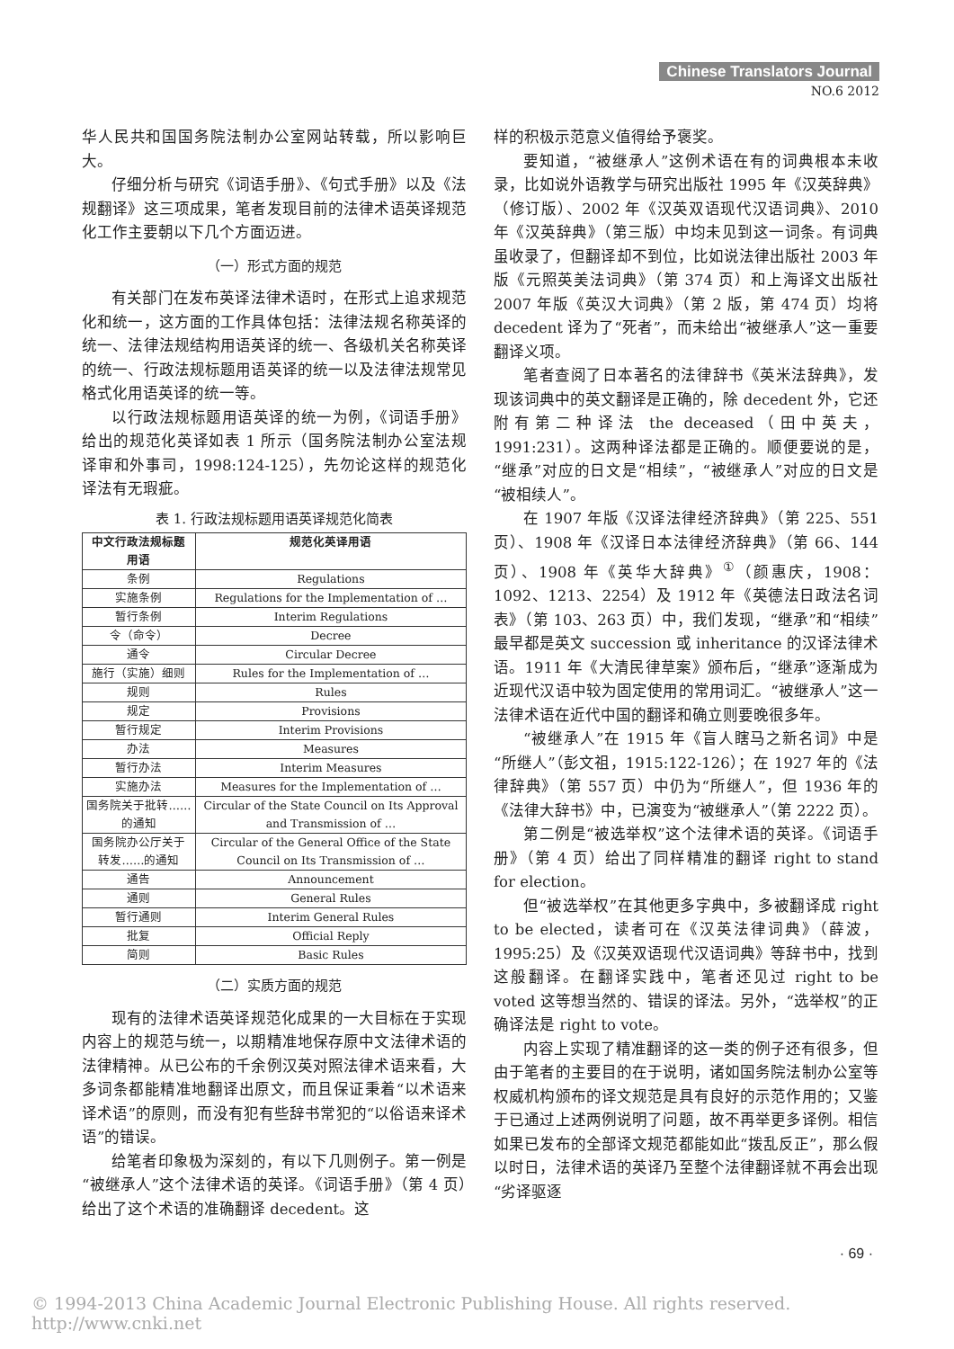Chinese Translators Journal
NO.6 2012
华人民共和国国务院法制办公室网站转载，所以影响巨大。
仔细分析与研究《词语手册》、《句式手册》以及《法规翻译》这三项成果，笔者发现目前的法律术语英译规范化工作主要朝以下几个方面迈进。
（一）形式方面的规范
有关部门在发布英译法律术语时，在形式上追求规范化和统一，这方面的工作具体包括：法律法规名称英译的统一、法律法规结构用语英译的统一、各级机关名称英译的统一、行政法规标题用语英译的统一以及法律法规常见格式化用语英译的统一等。
以行政法规标题用语英译的统一为例，《词语手册》给出的规范化英译如表 1 所示（国务院法制办公室法规译审和外事司，1998:124-125），先勿论这样的规范化译法有无瑕疵。
表 1. 行政法规标题用语英译规范化简表
| 中文行政法规标题用语 | 规范化英译用语 |
| --- | --- |
| 条例 | Regulations |
| 实施条例 | Regulations for the Implementation of … |
| 暂行条例 | Interim Regulations |
| 令（命令） | Decree |
| 通令 | Circular Decree |
| 施行（实施）细则 | Rules for the Implementation of … |
| 规则 | Rules |
| 规定 | Provisions |
| 暂行规定 | Interim Provisions |
| 办法 | Measures |
| 暂行办法 | Interim Measures |
| 实施办法 | Measures for the Implementation of … |
| 国务院关于批转……的通知 | Circular of the State Council on Its Approval and Transmission of … |
| 国务院办公厅关于转发……的通知 | Circular of the General Office of the State Council on Its Transmission of … |
| 通告 | Announcement |
| 通则 | General Rules |
| 暂行通则 | Interim General Rules |
| 批复 | Official Reply |
| 简则 | Basic Rules |
（二）实质方面的规范
现有的法律术语英译规范化成果的一大目标在于实现内容上的规范与统一，以期精准地保存原中文法律术语的法律精神。从已公布的千余例汉英对照法律术语来看，大多词条都能精准地翻译出原文，而且保证秉着“以术语来译术语”的原则，而没有犯有些辞书常犯的“以俗语来译术语”的错误。
给笔者印象极为深刻的，有以下几则例子。第一例是“被继承人”这个法律术语的英译。《词语手册》（第 4 页）给出了这个术语的准确翻译 decedent。这
样的积极示范意义值得给予褒奖。
要知道，“被继承人”这例术语在有的词典根本未收录，比如说外语教学与研究出版社 1995 年《汉英辞典》（修订版）、2002 年《汉英双语现代汉语词典》、2010 年《汉英辞典》（第三版）中均未见到这一词条。有词典虽收录了，但翻译却不到位，比如说法律出版社 2003 年版《元照英美法词典》（第 374 页）和上海译文出版社 2007 年版《英汉大词典》（第 2 版，第 474 页）均将 decedent 译为了“死者”，而未给出“被继承人”这一重要翻译义项。
笔者查阅了日本著名的法律辞书《英米法辞典》，发现该词典中的英文翻译是正确的，除 decedent 外，它还附有第二种译法 the deceased（田中英夫，1991:231）。这两种译法都是正确的。顺便要说的是，“继承”对应的日文是“相续”，“被继承人”对应的日文是“被相续人”。
在 1907 年版《汉译法律经济辞典》（第 225、551 页）、1908 年《汉译日本法律经济辞典》（第 66、144 页）、1908 年《英华大辞典》<sup>①</sup>（颜惠庆，1908：1092、1213、2254）及 1912 年《英德法日政法名词表》（第 103、263 页）中，我们发现，“继承”和“相续”最早都是英文 succession 或 inheritance 的汉译法律术语。1911 年《大清民律草案》颁布后，“继承”逐渐成为近现代汉语中较为固定使用的常用词汇。“被继承人”这一法律术语在近代中国的翻译和确立则要晚很多年。
“被继承人”在 1915 年《盲人瞎马之新名词》中是“所继人”（彭文祖，1915:122-126）；在 1927 年的《法律辞典》（第 557 页）中仍为“所继人”，但 1936 年的《法律大辞书》中，已演变为“被继承人”（第 2222 页）。
第二例是“被选举权”这个法律术语的英译。《词语手册》（第 4 页）给出了同样精准的翻译 right to stand for election。
但“被选举权”在其他更多字典中，多被翻译成 right to be elected，读者可在《汉英法律词典》（薛波，1995:25）及《汉英双语现代汉语词典》等辞书中，找到这般翻译。在翻译实践中，笔者还见过 right to be voted 这等想当然的、错误的译法。另外，“选举权”的正确译法是 right to vote。
内容上实现了精准翻译的这一类的例子还有很多，但由于笔者的主要目的在于说明，诸如国务院法制办公室等权威机构颁布的译文规范是具有良好的示范作用的；又鉴于已通过上述两例说明了问题，故不再举更多译例。相信如果已发布的全部译文规范都能如此“拨乱反正”，那么假以时日，法律术语的英译乃至整个法律翻译就不再会出现“劣译驱逐
· 69 ·
© 1994-2013 China Academic Journal Electronic Publishing House. All rights reserved. http://www.cnki.net